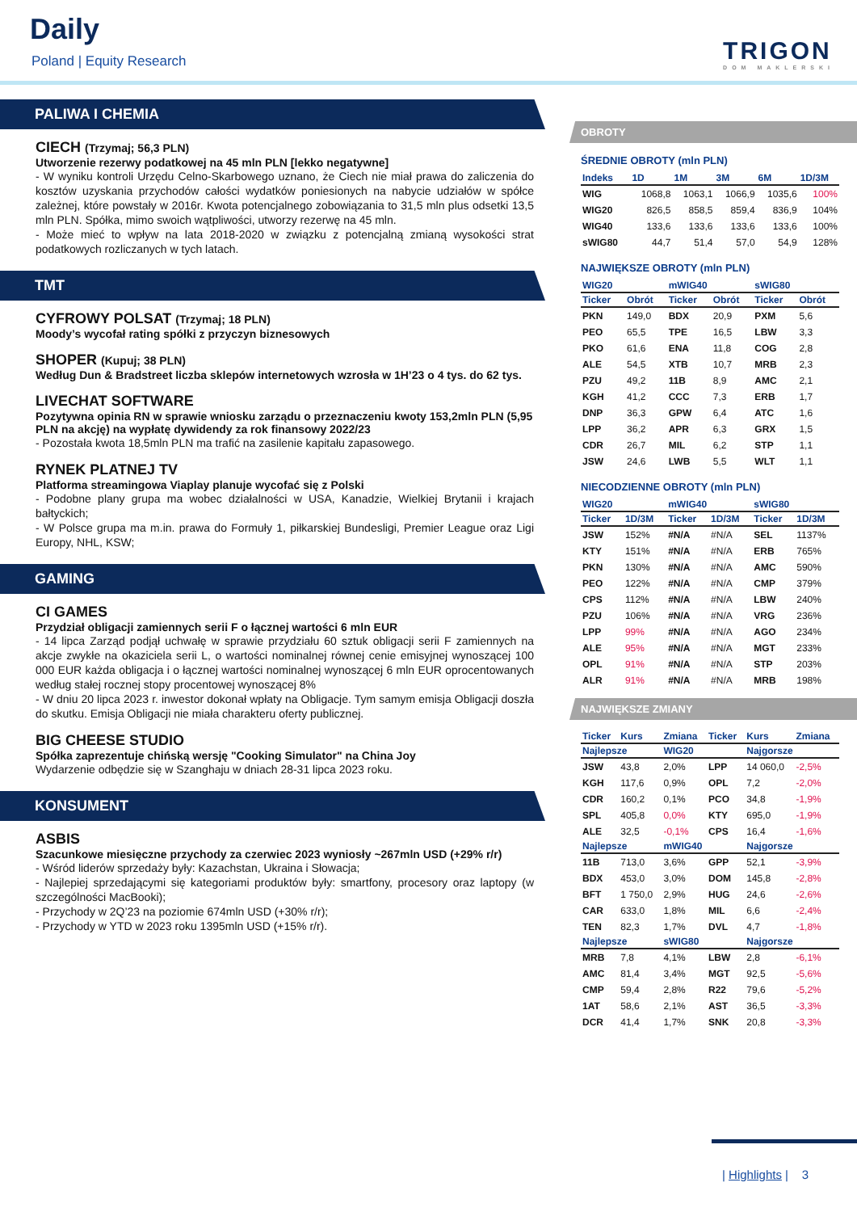Daily
Poland | Equity Research TRIGON
DOM MAKLERSKI
PALIWA I CHEMIA
CIECH (Trzymaj; 56,3 PLN)
Utworzenie rezerwy podatkowej na 45 mln PLN [lekko negatywne]
- W wyniku kontroli Urzędu Celno-Skarbowego uznano, że Ciech nie miał prawa do zaliczenia do kosztów uzyskania przychodów całości wydatków poniesionych na nabycie udziałów w spółce zależnej, które powstały w 2016r. Kwota potencjalnego zobowiązania to 31,5 mln plus odsetki 13,5 mln PLN. Spółka, mimo swoich wątpliwości, utworzy rezerwę na 45 mln.
- Może mieć to wpływ na lata 2018-2020 w związku z potencjalną zmianą wysokości strat podatkowych rozliczanych w tych latach.
TMT
CYFROWY POLSAT (Trzymaj; 18 PLN)
Moody’s wycofał rating spółki z przyczyn biznesowych
SHOPER (Kupuj; 38 PLN)
Według Dun & Bradstreet liczba sklepów internetowych wzrosła w 1H’23 o 4 tys. do 62 tys.
LIVECHAT SOFTWARE
Pozytywna opinia RN w sprawie wniosku zarządu o przeznaczeniu kwoty 153,2mln PLN (5,95 PLN na akcję) na wypłatę dywidendy za rok finansowy 2022/23
- Pozostała kwota 18,5mln PLN ma trafić na zasilenie kapitału zapasowego.
RYNEK PLATNEJ TV
Platforma streamingowa Viaplay planuje wycofać się z Polski
- Podobne plany grupa ma wobec działalności w USA, Kanadzie, Wielkiej Brytanii i krajach bałtyckich;
- W Polsce grupa ma m.in. prawa do Formuły 1, piłkarskiej Bundesligi, Premier League oraz Ligi Europy, NHL, KSW;
GAMING
CI GAMES
Przydział obligacji zamiennych serii F o łącznej wartości 6 mln EUR
- 14 lipca Zarząd podjął uchwałę w sprawie przydziału 60 sztuk obligacji serii F zamiennych na akcje zwykłe na okaziciela serii L, o wartości nominalnej równej cenie emisyjnej wynoszącej 100 000 EUR każda obligacja i o łącznej wartości nominalnej wynoszącej 6 mln EUR oprocentowanych według stałej rocznej stopy procentowej wynoszącej 8%
- W dniu 20 lipca 2023 r. inwestor dokonał wpłaty na Obligacje. Tym samym emisja Obligacji doszła do skutku. Emisja Obligacji nie miała charakteru oferty publicznej.
BIG CHEESE STUDIO
Spółka zaprezentuje chińską wersję "Cooking Simulator" na China Joy
Wydarzenie odbędzie się w Szanghaju w dniach 28-31 lipca 2023 roku.
KONSUMENT
ASBIS
Szacunkowe miesięczne przychody za czerwiec 2023 wyniosły ~267mln USD (+29% r/r)
- Wśród liderów sprzedaży były: Kazachstan, Ukraina i Słowacja;
- Najlepiej sprzedającymi się kategoriami produktów były: smartfony, procesory oraz laptopy (w szczególności MacBooki);
- Przychody w 2Q’23 na poziomie 674mln USD (+30% r/r);
- Przychody w YTD w 2023 roku 1395mln USD (+15% r/r).
OBROTY
ŚREDNIE OBROTY (mln PLN)
| Indeks | 1D | 1M | 3M | 6M | 1D/3M |
| --- | --- | --- | --- | --- | --- |
| WIG | 1068,8 | 1063,1 | 1066,9 | 1035,6 | 100% |
| WIG20 | 826,5 | 858,5 | 859,4 | 836,9 | 104% |
| WIG40 | 133,6 | 133,6 | 133,6 | 133,6 | 100% |
| sWIG80 | 44,7 | 51,4 | 57,0 | 54,9 | 128% |
NAJWIĘKSZE OBROTY (mln PLN)
| WIG20 | | mWIG40 | | sWIG80 | |
| --- | --- | --- | --- | --- | --- |
| Ticker | Obrót | Ticker | Obrót | Ticker | Obrót |
| PKN | 149,0 | BDX | 20,9 | PXM | 5,6 |
| PEO | 65,5 | TPE | 16,5 | LBW | 3,3 |
| PKO | 61,6 | ENA | 11,8 | COG | 2,8 |
| ALE | 54,5 | XTB | 10,7 | MRB | 2,3 |
| PZU | 49,2 | 11B | 8,9 | AMC | 2,1 |
| KGH | 41,2 | CCC | 7,3 | ERB | 1,7 |
| DNP | 36,3 | GPW | 6,4 | ATC | 1,6 |
| LPP | 36,2 | APR | 6,3 | GRX | 1,5 |
| CDR | 26,7 | MIL | 6,2 | STP | 1,1 |
| JSW | 24,6 | LWB | 5,5 | WLT | 1,1 |
NIECODZIENNE OBROTY (mln PLN)
| WIG20 | | mWIG40 | | sWIG80 | |
| --- | --- | --- | --- | --- | --- |
| Ticker | 1D/3M | Ticker | 1D/3M | Ticker | 1D/3M |
| JSW | 152% | #N/A | #N/A | SEL | 1137% |
| KTY | 151% | #N/A | #N/A | ERB | 765% |
| PKN | 130% | #N/A | #N/A | AMC | 590% |
| PEO | 122% | #N/A | #N/A | CMP | 379% |
| CPS | 112% | #N/A | #N/A | LBW | 240% |
| PZU | 106% | #N/A | #N/A | VRG | 236% |
| LPP | 99% | #N/A | #N/A | AGO | 234% |
| ALE | 95% | #N/A | #N/A | MGT | 233% |
| OPL | 91% | #N/A | #N/A | STP | 203% |
| ALR | 91% | #N/A | #N/A | MRB | 198% |
NAJWIĘKSZE ZMIANY
| Ticker | Kurs | Zmiana | Ticker | Kurs | Zmiana |
| --- | --- | --- | --- | --- | --- |
| Najlepsze | | WIG20 | | Najgorsze | |
| JSW | 43,8 | 2,0% | LPP | 14 060,0 | -2,5% |
| KGH | 117,6 | 0,9% | OPL | 7,2 | -2,0% |
| CDR | 160,2 | 0,1% | PCO | 34,8 | -1,9% |
| SPL | 405,8 | 0,0% | KTY | 695,0 | -1,9% |
| ALE | 32,5 | -0,1% | CPS | 16,4 | -1,6% |
| Najlepsze | | mWIG40 | | Najgorsze | |
| 11B | 713,0 | 3,6% | GPP | 52,1 | -3,9% |
| BDX | 453,0 | 3,0% | DOM | 145,8 | -2,8% |
| BFT | 1 750,0 | 2,9% | HUG | 24,6 | -2,6% |
| CAR | 633,0 | 1,8% | MIL | 6,6 | -2,4% |
| TEN | 82,3 | 1,7% | DVL | 4,7 | -1,8% |
| Najlepsze | | sWIG80 | | Najgorsze | |
| MRB | 7,8 | 4,1% | LBW | 2,8 | -6,1% |
| AMC | 81,4 | 3,4% | MGT | 92,5 | -5,6% |
| CMP | 59,4 | 2,8% | R22 | 79,6 | -5,2% |
| 1AT | 58,6 | 2,1% | AST | 36,5 | -3,3% |
| DCR | 41,4 | 1,7% | SNK | 20,8 | -3,3% |
| Highlights | 3